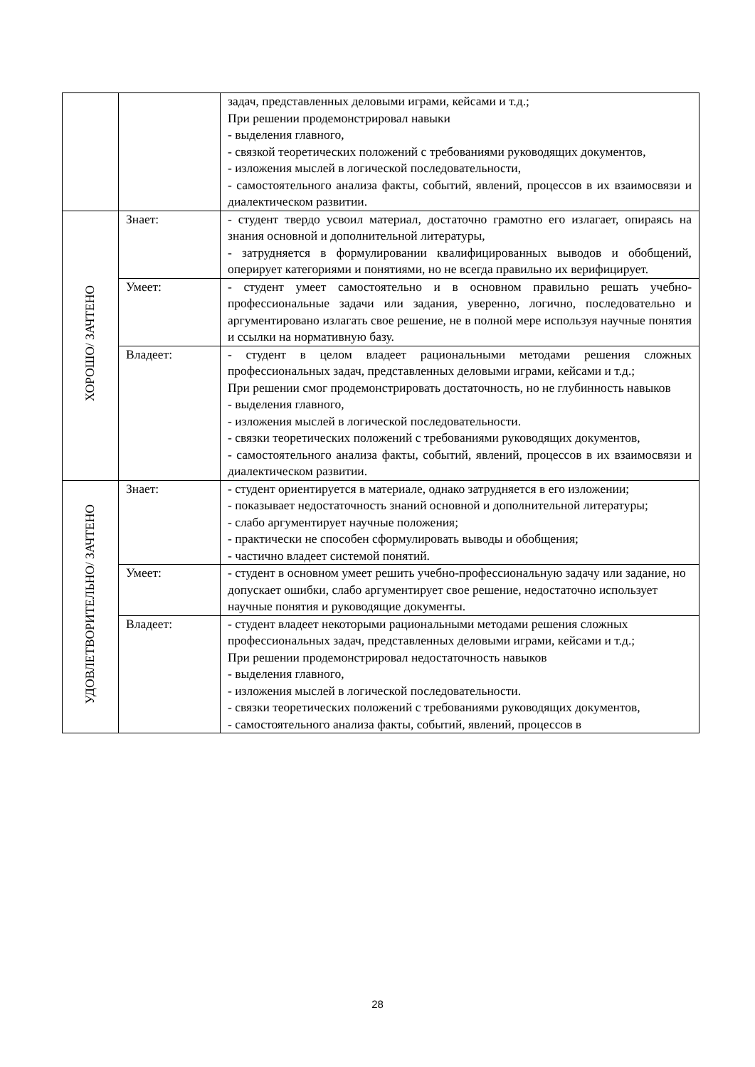| | | задач, представленных деловыми играми, кейсами и т.д.; При решении продемонстрировал навыки - выделения главного, - связкой теоретических положений с требованиями руководящих документов, - изложения мыслей в логической последовательности, - самостоятельного анализа факты, событий, явлений, процессов в их взаимосвязи и диалектическом развитии. |
| ХОРОШО/ ЗАЧТЕНО | Знает: | - студент твердо усвоил материал, достаточно грамотно его излагает, опираясь на знания основной и дополнительной литературы, - затрудняется в формулировании квалифицированных выводов и обобщений, оперирует категориями и понятиями, но не всегда правильно их верифицирует. |
| | Умеет: | - студент умеет самостоятельно и в основном правильно решать учебно-профессиональные задачи или задания, уверенно, логично, последовательно и аргументировано излагать свое решение, не в полной мере используя научные понятия и ссылки на нормативную базу. |
| | Владеет: | - студент в целом владеет рациональными методами решения сложных профессиональных задач, представленных деловыми играми, кейсами и т.д.; При решении смог продемонстрировать достаточность, но не глубинность навыков - выделения главного, - изложения мыслей в логической последовательности. - связки теоретических положений с требованиями руководящих документов, - самостоятельного анализа факты, событий, явлений, процессов в их взаимосвязи и диалектическом развитии. |
| УДОВЛЕТВОРИТЕЛЬНО/ ЗАЧТЕНО | Знает: | - студент ориентируется в материале, однако затрудняется в его изложении; - показывает недостаточность знаний основной и дополнительной литературы; - слабо аргументирует научные положения; - практически не способен сформулировать выводы и обобщения; - частично владеет системой понятий. |
| | Умеет: | - студент в основном умеет решить учебно-профессиональную задачу или задание, но допускает ошибки, слабо аргументирует свое решение, недостаточно использует научные понятия и руководящие документы. |
| | Владеет: | - студент владеет некоторыми рациональными методами решения сложных профессиональных задач, представленных деловыми играми, кейсами и т.д.; При решении продемонстрировал недостаточность навыков - выделения главного, - изложения мыслей в логической последовательности. - связки теоретических положений с требованиями руководящих документов, - самостоятельного анализа факты, событий, явлений, процессов в |
28